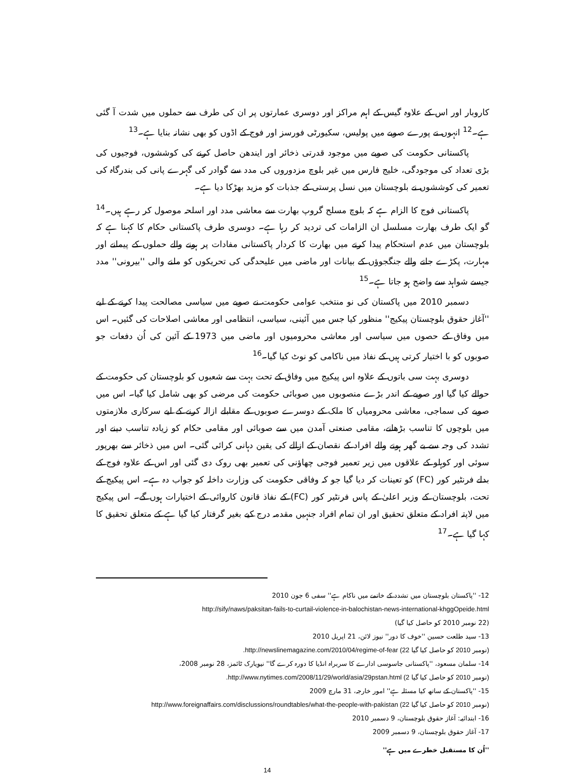کاروبار اور اس کے علاوہ گیس کے اہم مراکز اور دوسری عمارتوں پر ان کی طرف سے حملوں میں شدت آ گئی ہے۔<sup>12</sup> انہوں نے پورے صوبے میں پولیس، سکیورٹی فورسز اور فوج کے اڈوں کو بھی نشانہ بنایا ہے۔<sup>13</sup>
پاکستانی حکومت کی صوبے میں موجود قدرتی ذخائر اور ایندھن حاصل کرنے کی کوششوں، فوجیوں کی بڑی تعداد کی موجودگی، خلیج فارس میں غیر بلوچ مزدوروں کی مدد سے گوادر کی گہرے پانی کی بندرگاہ کی تعمیر کی کوششوں نے بلوچستان میں نسل پرستی کے جذبات کو مزید بھڑکا دیا ہے۔
پاکستانی فوج کا الزام ہے کہ بلوچ مسلح گروپ بھارت سے معاشی مدد اور اسلحہ موصول کر رہے ہیں۔<sup>14</sup> گو ایک طرف بھارت مسلسل ان الزامات کی تردید کر رہا ہے۔ دوسری طرف پاکستانی حکام کا کہنا ہے کہ بلوچستان میں عدم استحکام پیدا کرنے میں بھارت کا کردار پاکستانی مفادات پر ہونے والے حملوں کے پیمانے اور مہارت، پکڑے جانے والے جنگجوؤں کے بیانات اور ماضی میں علیحدگی کی تحریکوں کو ملنے والی ''بیرونی'' مدد جیسے شواہد سے واضح ہو جاتا ہے۔<sup>15</sup>
دسمبر 2010 میں پاکستان کی نو منتخب عوامی حکومت نے صوبے میں سیاسی مصالحت پیدا کرنے کے لیے ''آغاز حقوق بلوچستان پیکیج'' منظور کیا جس میں آئینی، سیاسی، انتظامی اور معاشی اصلاحات کی گئیں۔ اس میں وفاق کے حصوں میں سیاسی اور معاشی محرومیوں اور ماضی میں 1973 کے آئین کی اُن دفعات جو صوبوں کو با اختیار کرتی ہیں کے نفاذ میں ناکامی کو نوٹ کیا گیا۔<sup>16</sup>
دوسری بہت سی باتوں کے علاوہ اس پیکیج میں وفاق کے تحت بہت سے شعبوں کو بلوچستان کی حکومت کے حوالے کیا گیا اور صوبے کے اندر بڑے منصوبوں میں صوبائی حکومت کی مرضی کو بھی شامل کیا گیا۔ اس میں صوبے کی سماجی، معاشی محرومیاں کا ملک کے دوسرے صوبوں کے مقابلے ازالہ کرنے کے لیے سرکاری ملازمتوں میں بلوچوں کا تناسب بڑھانے، مقامی صنعتی آمدن میں سے صوبائی اور مقامی حکام کو زیادہ تناسب دینے اور تشدد کی وجہ سے بے گھر ہونے والے افراد کے نقصان کے ازالے کی یقین دہانی کرائی گئی۔ اس میں ذخائر سے بھرپور سوئی اور کوہلو کے علاقوں میں زیر تعمیر فوجی چھاؤنی کی تعمیر بھی روک دی گئی اور اس کے علاوہ فوج کے بدلے فرنٹیر کور (FC) کو تعینات کر دیا گیا جو کہ وفاقی حکومت کی وزارت داخلہ کو جواب دہ ہے۔ اس پیکیج کے تحت، بلوچستان کے وزیر اعلیٰ کے پاس فرنٹیر کور (FC) کے نفاذ قانون کاروائی کے اختیارات ہوں گے۔ اس پیکیج میں لاپتہ افراد کے متعلق تحقیق اور ان تمام افراد جنہیں مقدمہ درج کیے بغیر گرفتار کیا گیا ہے کے متعلق تحقیق کا کہا گیا ہے۔<sup>17</sup>
12- ''پاکستان بلوچستان میں تشدد کے خاتمے میں ناکام ہے'' سفی 6 جون 2010
http://sify/naws/paksitan-fails-to-curtail-violence-in-balochistan-news-international-khggOpeide.html
(22 نومبر 2010 کو حاصل کیا گیا)
13- سید طلعت حسین ''خوف کا دور'' نیوز لائن، 21 اپریل 2010
.http://newslinemagazine.com/2010/04/regime-of-fear (22 نومبر 2010 کو حاصل کیا گیا)
14- سلمان مسعود، ''پاکستانی جاسوسی ادارے کا سربراہ انڈیا کا دورہ کرے گا'' نیویارک ٹائمز، 28 نومبر 2008،
.http://www.nytimes.com/2008/11/29/world/asia/29pstan.html (2 نومبر 2010 کو حاصل کیا گیا)
15- ''پاکستان کے ساتھ کیا مسئلہ ہے'' امور خارجہ، 31 مارچ 2009
http://www.foreignaffairs.com/disclussions/roundtables/what-the-people-with-pakistan (22 نومبر 2010 کو حاصل کیا گیا)
16- ابتدائیہ: آغاز حقوق بلوچستان، 9 دسمبر 2010
17- آغاز حقوق بلوچستان، 9 دسمبر 2009
''اُن کا مستقبل خطرے میں ہے''
14